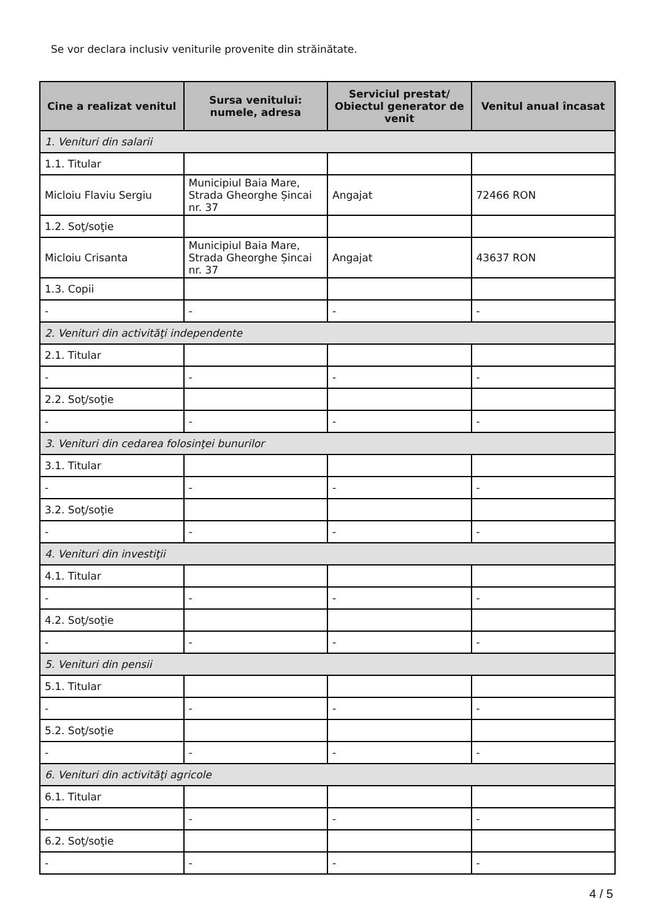Se vor declara inclusiv veniturile provenite din străinătate.
| Cine a realizat venitul | Sursa venitului: numele, adresa | Serviciul prestat/ Obiectul generator de venit | Venitul anual încasat |
| --- | --- | --- | --- |
| 1. Venituri din salarii | | | |
| 1.1. Titular | | | |
| Micloiu Flaviu Sergiu | Municipiul Baia Mare, Strada Gheorghe Șincai nr. 37 | Angajat | 72466 RON |
| 1.2. Soţ/soţie | | | |
| Micloiu Crisanta | Municipiul Baia Mare, Strada Gheorghe Șincai nr. 37 | Angajat | 43637 RON |
| 1.3. Copii | | | |
| - | - | - | - |
| 2. Venituri din activităţi independente | | | |
| 2.1. Titular | | | |
| - | - | - | - |
| 2.2. Soţ/soţie | | | |
| - | - | - | - |
| 3. Venituri din cedarea folosinţei bunurilor | | | |
| 3.1. Titular | | | |
| - | - | - | - |
| 3.2. Soţ/soţie | | | |
| - | - | - | - |
| 4. Venituri din investiţii | | | |
| 4.1. Titular | | | |
| - | - | - | - |
| 4.2. Soţ/soţie | | | |
| - | - | - | - |
| 5. Venituri din pensii | | | |
| 5.1. Titular | | | |
| - | - | - | - |
| 5.2. Soţ/soţie | | | |
| - | - | - | - |
| 6. Venituri din activităţi agricole | | | |
| 6.1. Titular | | | |
| - | - | - | - |
| 6.2. Soţ/soţie | | | |
| - | - | - | - |
4 / 5